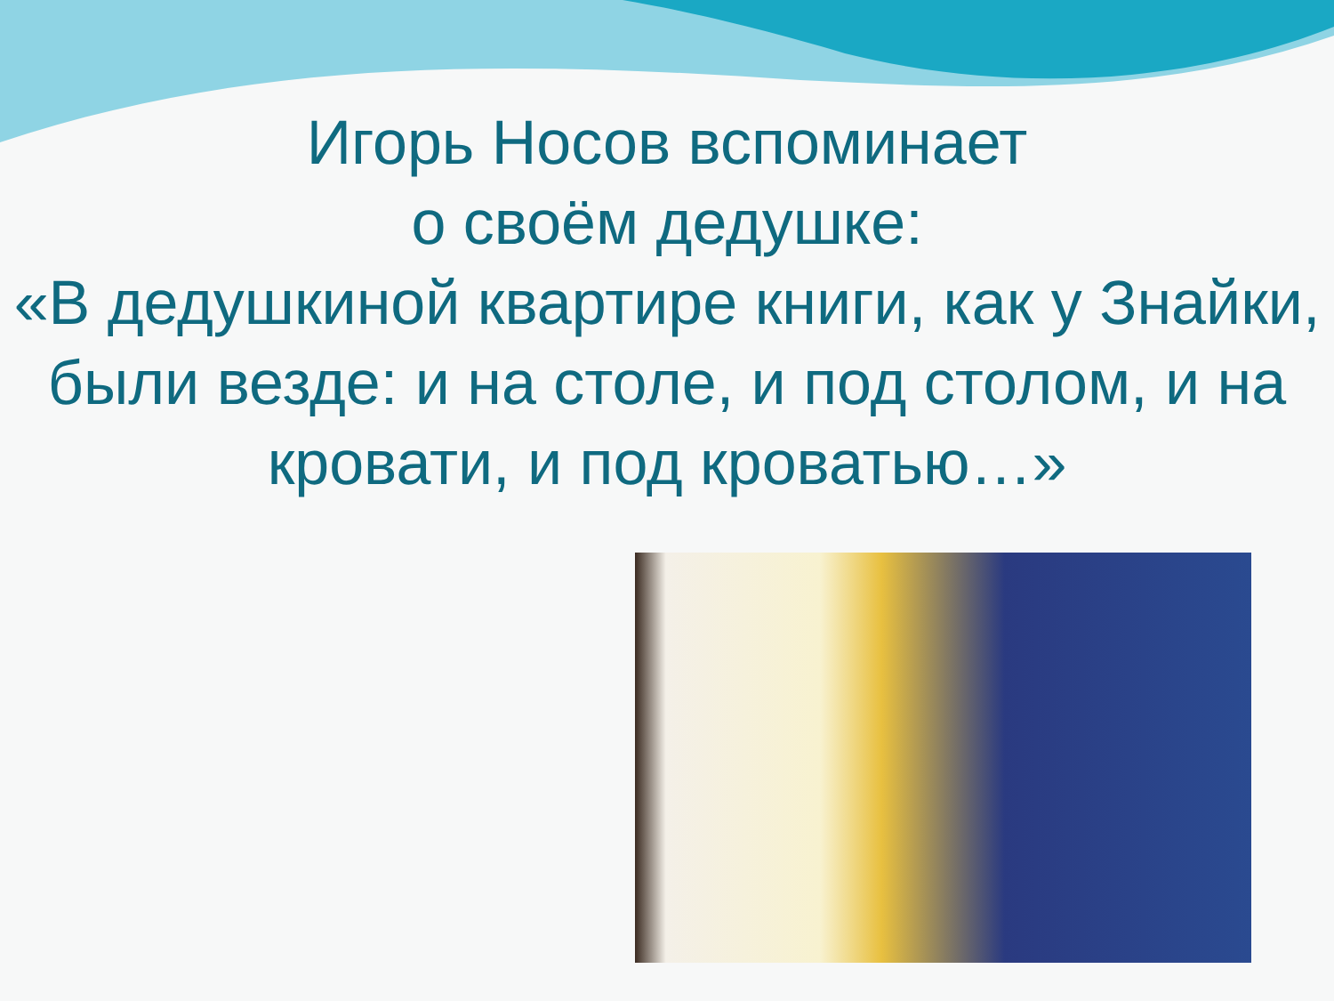Игорь Носов вспоминает
о своём дедушке:
«В дедушкиной квартире книги, как у Знайки, были везде: и на столе, и под столом, и на кровати, и под кроватью…»